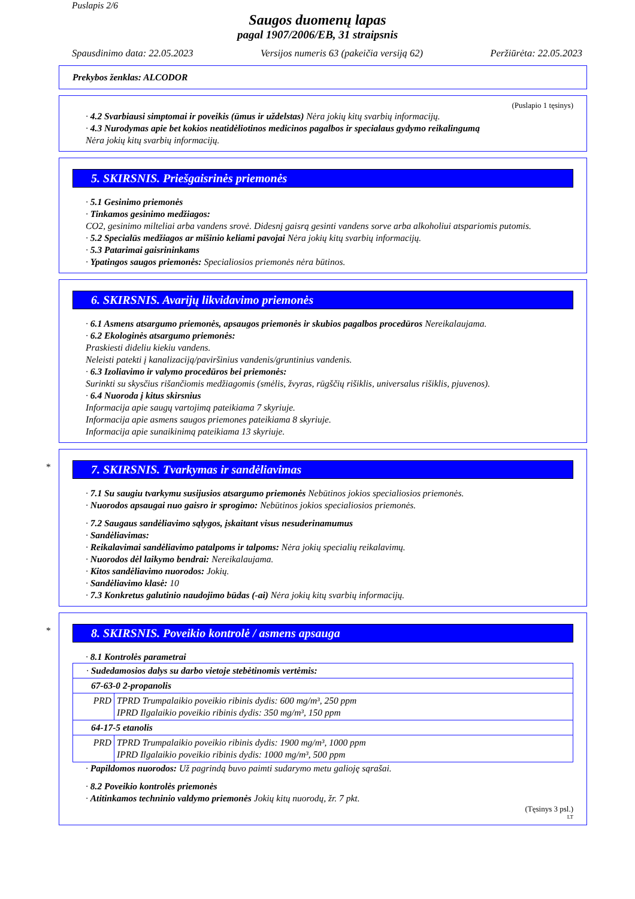Puslapis 2/6
Saugos duomenų lapas
pagal 1907/2006/EB, 31 straipsnis
Spausdinimo data: 22.05.2023 Versijos numeris 63 (pakeičia versiją 62) Peržiūrėta: 22.05.2023
Prekybos ženklas: ALCODOR
(Puslapio 1 tęsinys)
· 4.2 Svarbiausi simptomai ir poveikis (ūmus ir uždelstas) Nėra jokių kitų svarbių informacijų.
· 4.3 Nurodymas apie bet kokios neatidėliotinos medicinos pagalbos ir specialaus gydymo reikalingumą
Nėra jokių kitų svarbių informacijų.
5. SKIRSNIS. Priešgaisrinės priemonės
· 5.1 Gesinimo priemonės
· Tinkamos gesinimo medžiagos:
CO2, gesinimo milteliai arba vandens srovė. Didesnį gaisrą gesinti vandens sorve arba alkoholiui atspariomis putomis.
· 5.2 Specialūs medžiagos ar mišinio keliami pavojai Nėra jokių kitų svarbių informacijų.
· 5.3 Patarimai gaisrininkams
· Ypatingos saugos priemonės: Specialiosios priemonės nėra būtinos.
6. SKIRSNIS. Avarijų likvidavimo priemonės
· 6.1 Asmens atsargumo priemonės, apsaugos priemonės ir skubios pagalbos procedūros Nereikalaujama.
· 6.2 Ekologinės atsargumo priemonės:
Praskiesti dideliu kiekiu vandens.
Neleisti patekti į kanalizaciją/paviršinius vandenis/gruntinius vandenis.
· 6.3 Izoliavimo ir valymo procedūros bei priemonės:
Surinkti su skysčius rišančiomis medžiagomis (smėlis, žvyras, rūgščių rišiklis, universalus rišiklis, pjuvenos).
· 6.4 Nuoroda į kitus skirsnius
Informacija apie saugų vartojimą pateikiama 7 skyriuje.
Informacija apie asmens saugos priemones pateikiama 8 skyriuje.
Informacija apie sunaikinimą pateikiama 13 skyriuje.
*
7. SKIRSNIS. Tvarkymas ir sandėliavimas
· 7.1 Su saugiu tvarkymu susijusios atsargumo priemonės Nebūtinos jokios specialiosios priemonės.
· Nuorodos apsaugai nuo gaisro ir sprogimo: Nebūtinos jokios specialiosios priemonės.
· 7.2 Saugaus sandėliavimo sąlygos, įskaitant visus nesuderinamumus
· Sandėliavimas:
· Reikalavimai sandėliavimo patalpoms ir talpoms: Nėra jokių specialių reikalavimų.
· Nuorodos dėl laikymo bendrai: Nereikalaujama.
· Kitos sandėliavimo nuorodos: Jokių.
· Sandėliavimo klasė: 10
· 7.3 Konkretus galutinio naudojimo būdas (-ai) Nėra jokių kitų svarbių informacijų.
*
8. SKIRSNIS. Poveikio kontrolė / asmens apsauga
· 8.1 Kontrolės parametrai
| · Sudedamosios dalys su darbo vietoje stebėtinomis vertėmis: | |
| 67-63-0 2-propanolis | |
| PRD | TPRD Trumpalaikio poveikio ribinis dydis: 600 mg/m³, 250 ppm IPRD Ilgalaikio poveikio ribinis dydis: 350 mg/m³, 150 ppm |
| 64-17-5 etanolis | |
| PRD | TPRD Trumpalaikio poveikio ribinis dydis: 1900 mg/m³, 1000 ppm IPRD Ilgalaikio poveikio ribinis dydis: 1000 mg/m³, 500 ppm |
· Papildomos nuorodos: Už pagrindą buvo paimti sudarymo metu galioję sąrašai.
· 8.2 Poveikio kontrolės priemonės
· Atitinkamos techninio valdymo priemonės Jokių kitų nuorodų, žr. 7 pkt.
(Tęsinys 3 psl.)
LT